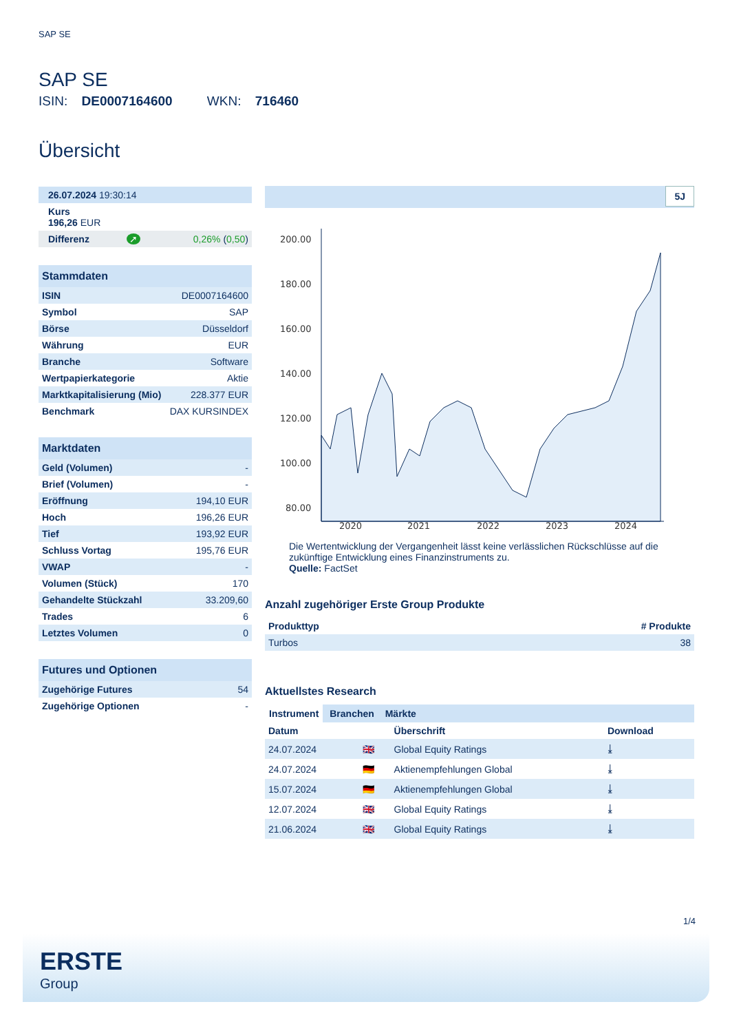SAP SE
SAP SE
ISIN: DE0007164600 WKN: 716460
Übersicht
| 26.07.2024 19:30:14 | | |
| Kurs 196,26 EUR | | |
| Differenz | ➚ | 0,26% ( 0,50 ) |
| Stammdaten | |
| --- | --- |
| ISIN | DE0007164600 |
| Symbol | SAP |
| Börse | Düsseldorf |
| Währung | EUR |
| Branche | Software |
| Wertpapierkategorie | Aktie |
| Marktkapitalisierung (Mio) | 228.377 EUR |
| Benchmark | DAX KURSINDEX |
| Marktdaten | |
| --- | --- |
| Geld (Volumen) | - |
| Brief (Volumen) | - |
| Eröffnung | 194,10 EUR |
| Hoch | 196,26 EUR |
| Tief | 193,92 EUR |
| Schluss Vortag | 195,76 EUR |
| VWAP | - |
| Volumen (Stück) | 170 |
| Gehandelte Stückzahl | 33.209,60 |
| Trades | 6 |
| Letztes Volumen | 0 |
| Futures und Optionen | |
| --- | --- |
| Zugehörige Futures | 54 |
| Zugehörige Optionen | - |
5J
200.00
180.00
160.00
140.00
120.00
100.00
80.00
2020
2021
2022
2023
2024
Die Wertentwicklung der Vergangenheit lässt keine verlässlichen Rückschlüsse auf die zukünftige Entwicklung eines Finanzinstruments zu.
Quelle: FactSet
Anzahl zugehöriger Erste Group Produkte
| Produkttyp | # Produkte |
| --- | --- |
| Turbos | 38 |
Aktuellstes Research
Instrument Branchen Märkte
| Datum | | Überschrift | Download |
| --- | --- | --- | --- |
| 24.07.2024 | 🇬🇧 | Global Equity Ratings | ⤓ |
| 24.07.2024 | 🇩🇪 | Aktienempfehlungen Global | ⤓ |
| 15.07.2024 | 🇩🇪 | Aktienempfehlungen Global | ⤓ |
| 12.07.2024 | 🇬🇧 | Global Equity Ratings | ⤓ |
| 21.06.2024 | 🇬🇧 | Global Equity Ratings | ⤓ |
1/4
ERSTE
Group